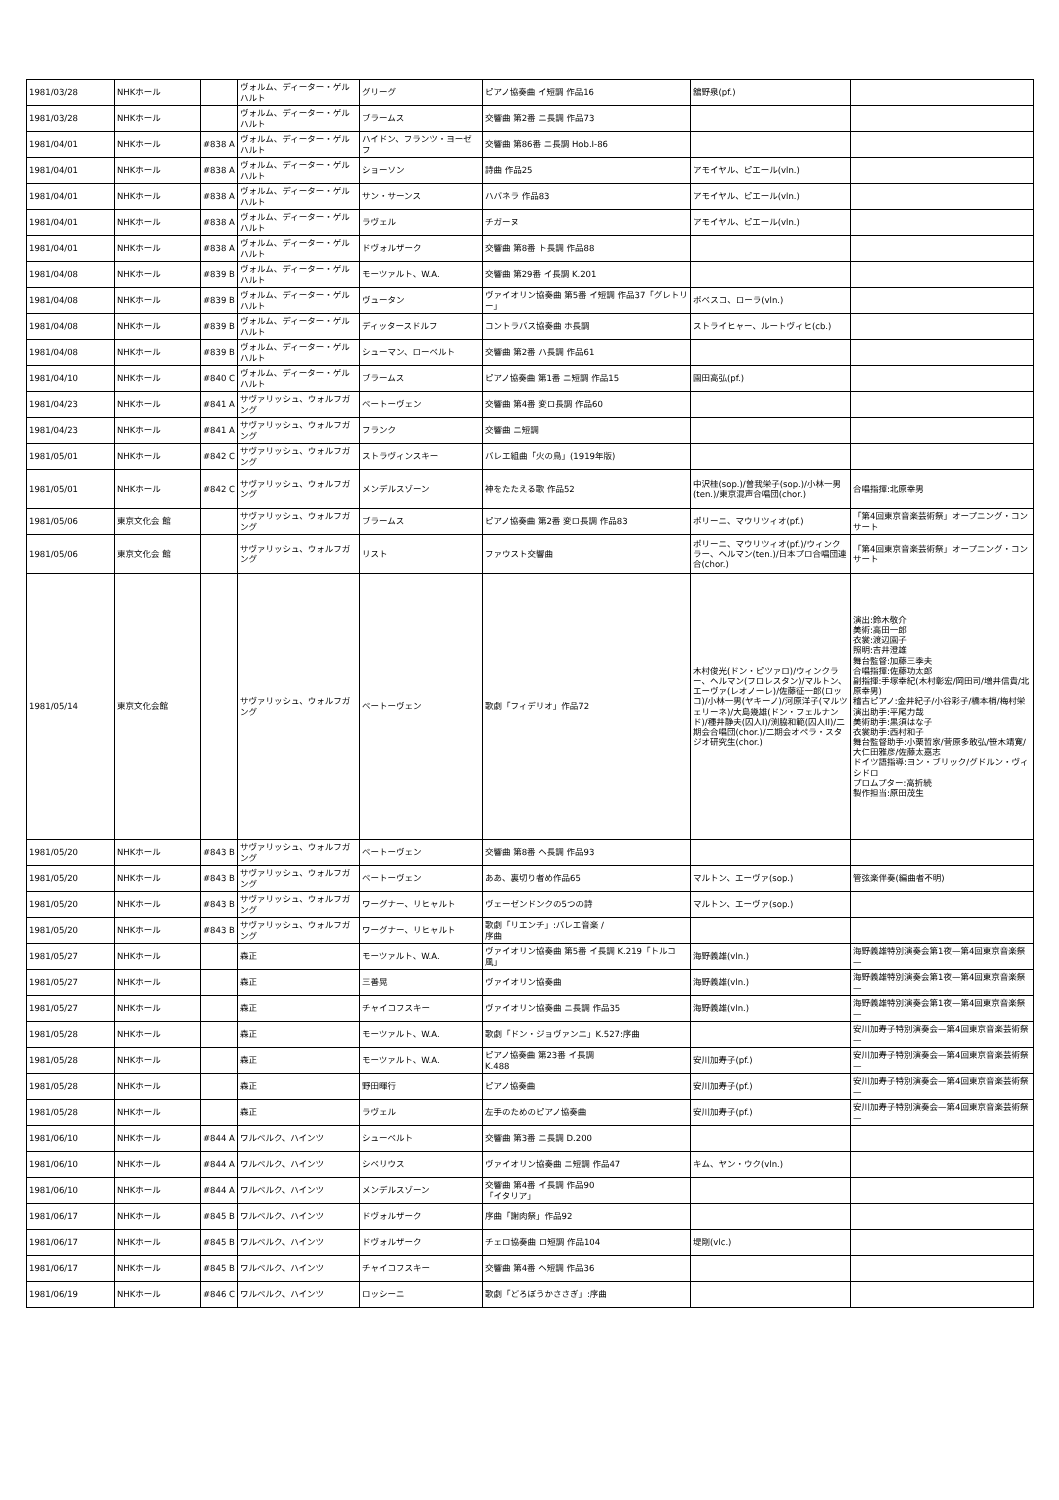| 1981/03/28 | NHKホール | | ヴォルム、ディーター・ゲルハルト | グリーグ | ピアノ協奏曲 イ短調 作品16 | 舘野泉(pf.) | |
| 1981/03/28 | NHKホール | | ヴォルム、ディーター・ゲルハルト | ブラームス | 交響曲 第2番 ニ長調 作品73 | | |
| 1981/04/01 | NHKホール | #838 A | ヴォルム、ディーター・ゲルハルト | ハイドン、フランツ・ヨーゼフ | 交響曲 第86番 ニ長調 Hob.I-86 | | |
| 1981/04/01 | NHKホール | #838 A | ヴォルム、ディーター・ゲルハルト | ショーソン | 詩曲 作品25 | アモイヤル、ピエール(vln.) | |
| 1981/04/01 | NHKホール | #838 A | ヴォルム、ディーター・ゲルハルト | サン・サーンス | ハバネラ 作品83 | アモイヤル、ピエール(vln.) | |
| 1981/04/01 | NHKホール | #838 A | ヴォルム、ディーター・ゲルハルト | ラヴェル | チガーヌ | アモイヤル、ピエール(vln.) | |
| 1981/04/01 | NHKホール | #838 A | ヴォルム、ディーター・ゲルハルト | ドヴォルザーク | 交響曲 第8番 ト長調 作品88 | | |
| 1981/04/08 | NHKホール | #839 B | ヴォルム、ディーター・ゲルハルト | モーツァルト、W.A. | 交響曲 第29番 イ長調 K.201 | | |
| 1981/04/08 | NHKホール | #839 B | ヴォルム、ディーター・ゲルハルト | ヴュータン | ヴァイオリン協奏曲 第5番 イ短調 作品37「グレトリー」 | ボベスコ、ローラ(vln.) | |
| 1981/04/08 | NHKホール | #839 B | ヴォルム、ディーター・ゲルハルト | ディッタースドルフ | コントラバス協奏曲 ホ長調 | ストライヒャー、ルートヴィヒ(cb.) | |
| 1981/04/08 | NHKホール | #839 B | ヴォルム、ディーター・ゲルハルト | シューマン、ローベルト | 交響曲 第2番 ハ長調 作品61 | | |
| 1981/04/10 | NHKホール | #840 C | ヴォルム、ディーター・ゲルハルト | ブラームス | ピアノ協奏曲 第1番 ニ短調 作品15 | 園田高弘(pf.) | |
| 1981/04/23 | NHKホール | #841 A | サヴァリッシュ、ウォルフガング | ベートーヴェン | 交響曲 第4番 変ロ長調 作品60 | | |
| 1981/04/23 | NHKホール | #841 A | サヴァリッシュ、ウォルフガング | フランク | 交響曲 ニ短調 | | |
| 1981/05/01 | NHKホール | #842 C | サヴァリッシュ、ウォルフガング | ストラヴィンスキー | バレエ組曲「火の鳥」(1919年版) | | |
| 1981/05/01 | NHKホール | #842 C | サヴァリッシュ、ウォルフガング | メンデルスゾーン | 神をたたえる歌 作品52 | 中沢桂(sop.)/曽我栄子(sop.)/小林一男(ten.)/東京混声合唱団(chor.) | 合唱指揮:北原幸男 |
| 1981/05/06 | 東京文化会 館 | | サヴァリッシュ、ウォルフガング | ブラームス | ピアノ協奏曲 第2番 変ロ長調 作品83 | ポリーニ、マウリツィオ(pf.) | 「第4回東京音楽芸術祭」オープニング・コンサート |
| 1981/05/06 | 東京文化会 館 | | サヴァリッシュ、ウォルフガング | リスト | ファウスト交響曲 | ポリーニ、マウリツィオ(pf.)/ウィンクラー、ヘルマン(ten.)/日本プロ合唱団連合(chor.) | 「第4回東京音楽芸術祭」オープニング・コンサート |
| 1981/05/14 | 東京文化会館 | | サヴァリッシュ、ウォルフガング | ベートーヴェン | 歌劇「フィデリオ」作品72 | 木村俊光(ドン・ピツァロ)/ウィンクラー、ヘルマン(フロレスタン)/マルトン、エーヴァ(レオノーレ)/佐藤征一郎(ロッコ)/小林一男(ヤキーノ)/河原洋子(マルツェリーネ)/大島幾雄(ドン・フェルナンド)/種井静夫(囚人I)/渕脇和範(囚人II)/二期会合唱団(chor.)/二期会オペラ・スタジオ研究生(chor.) | 演出:鈴木敬介 美術:高田一郎 衣裳:渡辺園子 照明:吉井澄雄 舞台監督:加藤三季夫 合唱指揮:佐藤功太郎 副指揮:手塚幸紀(木村彰宏/岡田司/増井信貴/北原幸男) 稽古ピアノ:金井紀子/小谷彩子/橋本梢/梅村栄 演出助手:平尾力哉 美術助手:黒須はな子 衣裳助手:西村和子 舞台監督助手:小栗哲家/菅原多敢弘/笹木靖寛/大仁田雅彦/佐藤太嘉志 ドイツ語指導:ヨン・ブリック/グドルン・ヴィシドロ プロムプター:高折続 製作担当:原田茂生 |
| 1981/05/20 | NHKホール | #843 B | サヴァリッシュ、ウォルフガング | ベートーヴェン | 交響曲 第8番 ヘ長調 作品93 | | |
| 1981/05/20 | NHKホール | #843 B | サヴァリッシュ、ウォルフガング | ベートーヴェン | ああ、裏切り者め作品65 | マルトン、エーヴァ(sop.) | 管弦楽伴奏(編曲者不明) |
| 1981/05/20 | NHKホール | #843 B | サヴァリッシュ、ウォルフガング | ワーグナー、リヒャルト | ヴェーゼンドンクの5つの詩 | マルトン、エーヴァ(sop.) | |
| 1981/05/20 | NHKホール | #843 B | サヴァリッシュ、ウォルフガング | ワーグナー、リヒャルト | 歌劇「リエンチ」:バレエ音楽 / 序曲 | | |
| 1981/05/27 | NHKホール | | 森正 | モーツァルト、W.A. | ヴァイオリン協奏曲 第5番 イ長調 K.219「トルコ風」 | 海野義雄(vln.) | 海野義雄特別演奏会第1夜—第4回東京音楽祭— |
| 1981/05/27 | NHKホール | | 森正 | 三善晃 | ヴァイオリン協奏曲 | 海野義雄(vln.) | 海野義雄特別演奏会第1夜—第4回東京音楽祭— |
| 1981/05/27 | NHKホール | | 森正 | チャイコフスキー | ヴァイオリン協奏曲 ニ長調 作品35 | 海野義雄(vln.) | 海野義雄特別演奏会第1夜—第4回東京音楽祭— |
| 1981/05/28 | NHKホール | | 森正 | モーツァルト、W.A. | 歌劇「ドン・ジョヴァンニ」K.527:序曲 | | 安川加寿子特別演奏会—第4回東京音楽芸術祭— |
| 1981/05/28 | NHKホール | | 森正 | モーツァルト、W.A. | ピアノ協奏曲 第23番 イ長調 K.488 | 安川加寿子(pf.) | 安川加寿子特別演奏会—第4回東京音楽芸術祭— |
| 1981/05/28 | NHKホール | | 森正 | 野田暉行 | ピアノ協奏曲 | 安川加寿子(pf.) | 安川加寿子特別演奏会—第4回東京音楽芸術祭— |
| 1981/05/28 | NHKホール | | 森正 | ラヴェル | 左手のためのピアノ協奏曲 | 安川加寿子(pf.) | 安川加寿子特別演奏会—第4回東京音楽芸術祭— |
| 1981/06/10 | NHKホール | #844 A | ワルベルク、ハインツ | シューベルト | 交響曲 第3番 ニ長調 D.200 | | |
| 1981/06/10 | NHKホール | #844 A | ワルベルク、ハインツ | シベリウス | ヴァイオリン協奏曲 ニ短調 作品47 | キム、ヤン・ウク(vln.) | |
| 1981/06/10 | NHKホール | #844 A | ワルベルク、ハインツ | メンデルスゾーン | 交響曲 第4番 イ長調 作品90 「イタリア」 | | |
| 1981/06/17 | NHKホール | #845 B | ワルベルク、ハインツ | ドヴォルザーク | 序曲「謝肉祭」作品92 | | |
| 1981/06/17 | NHKホール | #845 B | ワルベルク、ハインツ | ドヴォルザーク | チェロ協奏曲 ロ短調 作品104 | 堤剛(vlc.) | |
| 1981/06/17 | NHKホール | #845 B | ワルベルク、ハインツ | チャイコフスキー | 交響曲 第4番 ヘ短調 作品36 | | |
| 1981/06/19 | NHKホール | #846 C | ワルベルク、ハインツ | ロッシーニ | 歌劇「どろぼうかささぎ」:序曲 | | |